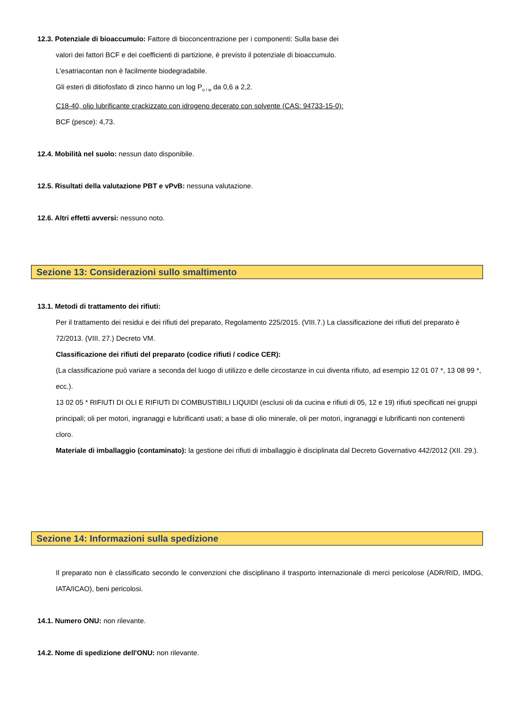12.3. Potenziale di bioaccumulo: Fattore di bioconcentrazione per i componenti: Sulla base dei
valori dei fattori BCF e dei coefficienti di partizione, è previsto il potenziale di bioaccumulo.
L'esatriacontan non è facilmente biodegradabile.
Gli esteri di ditiofosfato di zinco hanno un log P<sub>o / w</sub> da 0,6 a 2,2.
C18-40, olio lubrificante crackizzato con idrogeno decerato con solvente (CAS: 94733-15-0):
BCF (pesce): 4,73.
12.4. Mobilità nel suolo: nessun dato disponibile.
12.5. Risultati della valutazione PBT e vPvB: nessuna valutazione.
12.6. Altri effetti avversi: nessuno noto.
Sezione 13: Considerazioni sullo smaltimento
13.1. Metodi di trattamento dei rifiuti:
Per il trattamento dei residui e dei rifiuti del preparato, Regolamento 225/2015. (VIII.7.) La classificazione dei rifiuti del preparato è 72/2013. (VIII. 27.) Decreto VM.
Classificazione dei rifiuti del preparato (codice rifiuti / codice CER):
(La classificazione può variare a seconda del luogo di utilizzo e delle circostanze in cui diventa rifiuto, ad esempio 12 01 07 *, 13 08 99 *, ecc.).
13 02 05 * RIFIUTI DI OLI E RIFIUTI DI COMBUSTIBILI LIQUIDI (esclusi oli da cucina e rifiuti di 05, 12 e 19) rifiuti specificati nei gruppi principali; oli per motori, ingranaggi e lubrificanti usati; a base di olio minerale, oli per motori, ingranaggi e lubrificanti non contenenti cloro.
Materiale di imballaggio (contaminato): la gestione dei rifiuti di imballaggio è disciplinata dal Decreto Governativo 442/2012 (XII. 29.).
Sezione 14: Informazioni sulla spedizione
Il preparato non è classificato secondo le convenzioni che disciplinano il trasporto internazionale di merci pericolose (ADR/RID, IMDG, IATA/ICAO), beni pericolosi.
14.1. Numero ONU: non rilevante.
14.2. Nome di spedizione dell'ONU: non rilevante.